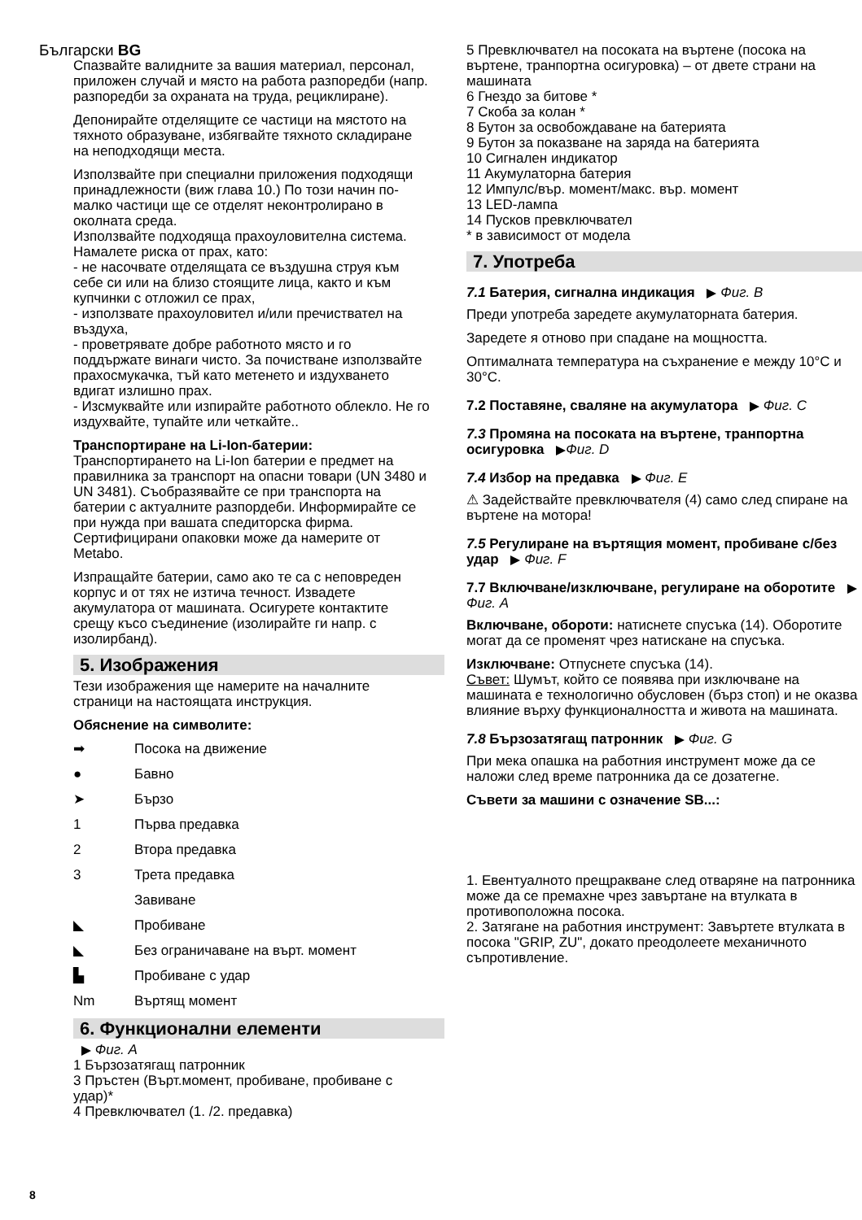Български BG
Спазвайте валидните за вашия материал, персонал, приложен случай и място на работа разпоредби (напр. разпоредби за охраната на труда, рециклиране).
Депонирайте отделящите се частици на мястото на тяхното образуване, избягвайте тяхното складиране на неподходящи места.
Използвайте при специални приложения подходящи принадлежности (виж глава 10.) По този начин по-малко частици ще се отделят неконтролирано в околната среда.
Използвайте подходяща прахоуловителна система. Намалете риска от прах, като:
- не насочвате отделящата се въздушна струя към себе си или на близо стоящите лица, както и към купчинки с отложил се прах,
- използвате прахоуловител и/или пречиствател на въздуха,
- проветрявате добре работното място и го поддържате винаги чисто. За почистване използвайте прахосмукачка, тъй като метенето и издухването вдигат излишно прах.
- Изсмуквайте или изпирайте работното облекло. Не го издухвайте, тупайте или четкайте..
Транспортиране на Li-Ion-батерии:
Транспортирането на Li-Ion батерии е предмет на правилника за транспорт на опасни товари (UN 3480 и UN 3481). Съобразявайте се при транспорта на батерии с актуалните разпордеби. Информирайте се при нужда при вашата спедиторска фирма. Сертифицирани опаковки може да намерите от Metabo.
Изпращайте батерии, само ако те са с неповреден корпус и от тях не изтича течност. Извадете акумулатора от машината. Осигурете контактите срещу късо съединение (изолирайте ги напр. с изолирбанд).
5. Изображения
Тези изображения ще намерите на началните страници на настоящата инструкция.
Обяснение на символите:
➡ Посока на движение
● Бавно
➤ Бързо
1 Първа предавка
2 Втора предавка
3 Трета предавка
Завиване
◣ Пробиване
◣ Без ограничаване на върт. момент
▙ Пробиване с удар
Nm Въртящ момент
6. Функционални елементи
Фиг. A
1 Бързозатягащ патронник
3 Пръстен (Върт.момент, пробиване, пробиване с удар)*
4 Превключвател (1. /2. предавка)
5 Превключвател на посоката на въртене (посока на въртене, транпортна осигуровка) – от двете страни на машината
6 Гнездо за битове *
7 Скоба за колан *
8 Бутон за освобождаване на батерията
9 Бутон за показване на заряда на батерията
10 Сигнален индикатор
11 Акумулаторна батерия
12 Импулс/вър. момент/макс. вър. момент
13 LED-лампа
14 Пусков превключвател
* в зависимост от модела
7. Употреба
7.1 Батерия, сигнална индикация Фиг. B
Преди употреба заредете акумулаторната батерия.
Заредете я отново при спадане на мощността.
Оптималната температура на съхранение е между 10°C и 30°C.
7.2 Поставяне, сваляне на акумулатора Фиг. C
7.3 Промяна на посоката на въртене, транпортна осигуровка Фиг. D
7.4 Избор на предавка Фиг. E
⚠ Задействайте превключвателя (4) само след спиране на въртене на мотора!
7.5 Регулиране на въртящия момент, пробиване с/без удар Фиг. F
7.7 Включване/изключване, регулиране на оборотите Фиг. A
Включване, обороти: натиснете спусъка (14). Оборотите могат да се променят чрез натискане на спусъка.
Изключване: Отпуснете спусъка (14).
Съвет: Шумът, който се появява при изключване на машината е технологично обусловен (бърз стоп) и не оказва влияние върху функционалността и живота на машината.
7.8 Бързозатягащ патронник Фиг. G
При мека опашка на работния инструмент може да се наложи след време патронника да се дозатегне.
Съвети за машини с означение SB...:
1. Евентуалното прещракване след отваряне на патронника може да се премахне чрез завъртане на втулката в противоположна посока.
2. Затягане на работния инструмент: Завъртете втулката в посока "GRIP, ZU", докато преодолеете механичното съпротивление.
8